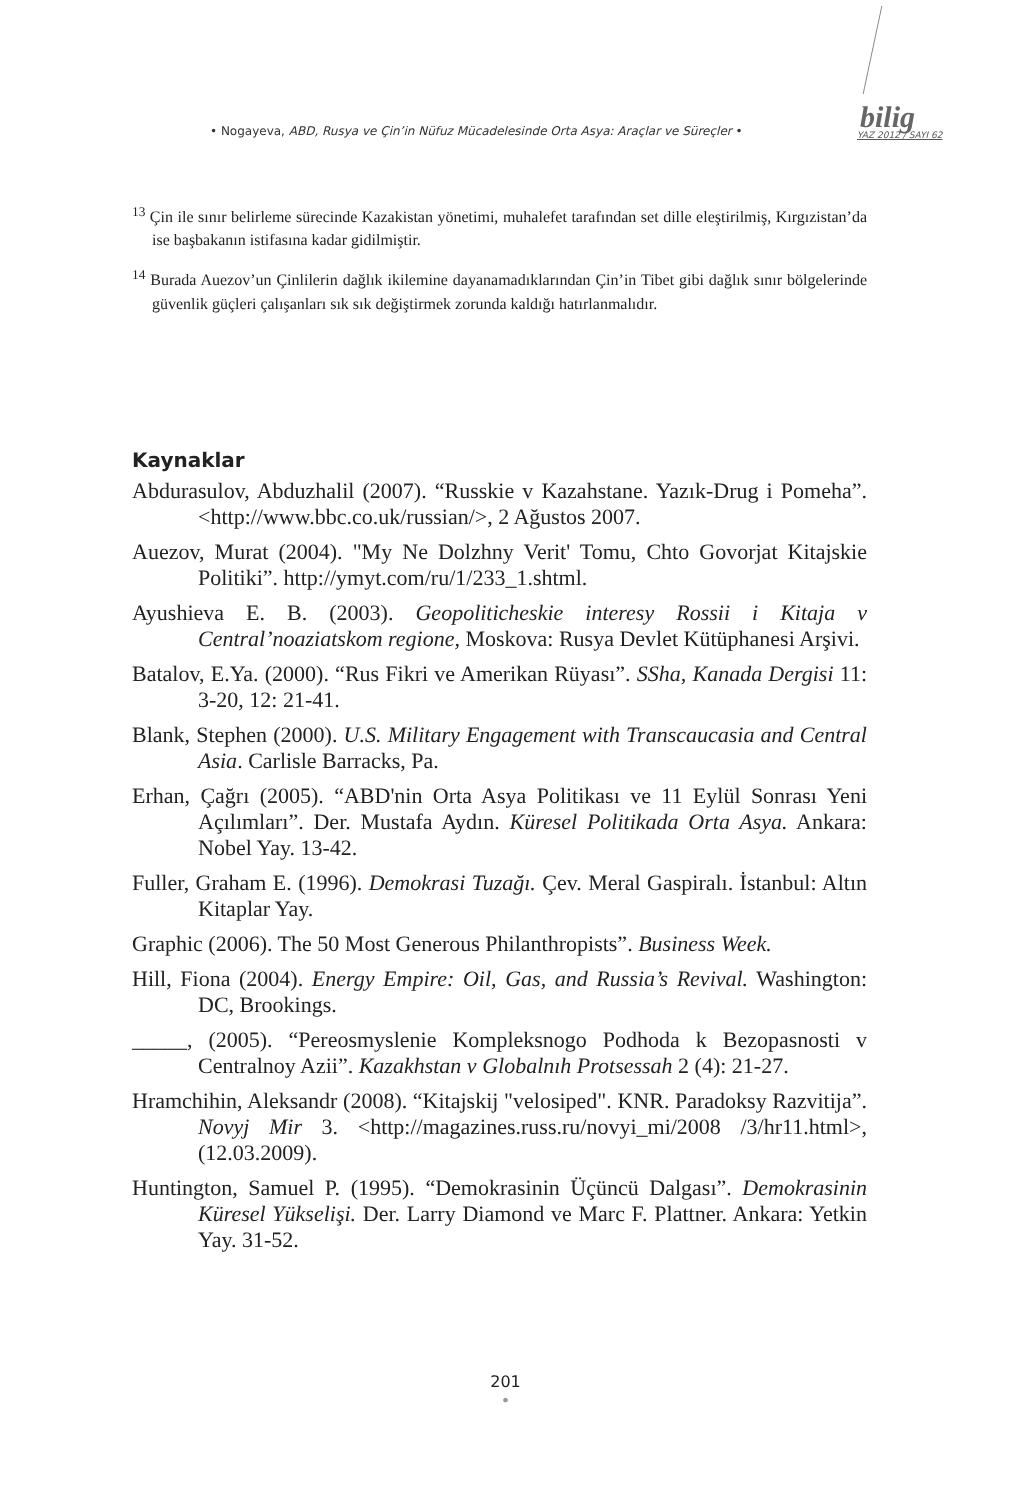• Nogayeva, ABD, Rusya ve Çin’in Nüfuz Mücadelesinde Orta Asya: Araçlar ve Süreçler •
bilig
YAZ 2012 / SAYI 62
<sup>13</sup> Çin ile sınır belirleme sürecinde Kazakistan yönetimi, muhalefet tarafından set dille eleştirilmiş, Kırgızistan’da ise başbakanın istifasına kadar gidilmiştir.
<sup>14</sup> Burada Auezov’un Çinlilerin dağlık ikilemine dayanamadıklarından Çin’in Tibet gibi dağlık sınır bölgelerinde güvenlik güçleri çalışanları sık sık değiştirmek zorunda kaldığı hatırlanmalıdır.
Kaynaklar
Abdurasulov, Abduzhalil (2007). “Russkie v Kazahstane. Yazık-Drug i Pomeha”. <http://www.bbc.co.uk/russian/>, 2 Ağustos 2007.
Auezov, Murat (2004). "My Ne Dolzhny Verit' Tomu, Chto Govorjat Kitajskie Politiki”. http://ymyt.com/ru/1/233_1.shtml.
Ayushieva E. B. (2003). Geopoliticheskie interesy Rossii i Kitaja v Central’noaziatskom regione, Moskova: Rusya Devlet Kütüphanesi Arşivi.
Batalov, E.Ya. (2000). “Rus Fikri ve Amerikan Rüyası”. SSha, Kanada Dergisi 11: 3-20, 12: 21-41.
Blank, Stephen (2000). U.S. Military Engagement with Transcaucasia and Central Asia. Carlisle Barracks, Pa.
Erhan, Çağrı (2005). “ABD'nin Orta Asya Politikası ve 11 Eylül Sonrası Yeni Açılımları”. Der. Mustafa Aydın. Küresel Politikada Orta Asya. Ankara: Nobel Yay. 13-42.
Fuller, Graham E. (1996). Demokrasi Tuzağı. Çev. Meral Gaspiralı. İstanbul: Altın Kitaplar Yay.
Graphic (2006). The 50 Most Generous Philanthropists”. Business Week.
Hill, Fiona (2004). Energy Empire: Oil, Gas, and Russia’s Revival. Washington: DC, Brookings.
_____, (2005). “Pereosmyslenie Kompleksnogo Podhoda k Bezopasnosti v Centralnoy Azii”. Kazakhstan v Globalnıh Protsessah 2 (4): 21-27.
Hramchihin, Aleksandr (2008). “Kitajskij "velosiped". KNR. Paradoksy Razvitija”. Novyj Mir 3. <http://magazines.russ.ru/novyi_mi/2008 /3/hr11.html>, (12.03.2009).
Huntington, Samuel P. (1995). “Demokrasinin Üçüncü Dalgası”. Demokrasinin Küresel Yükselişi. Der. Larry Diamond ve Marc F. Plattner. Ankara: Yetkin Yay. 31-52.
201
•